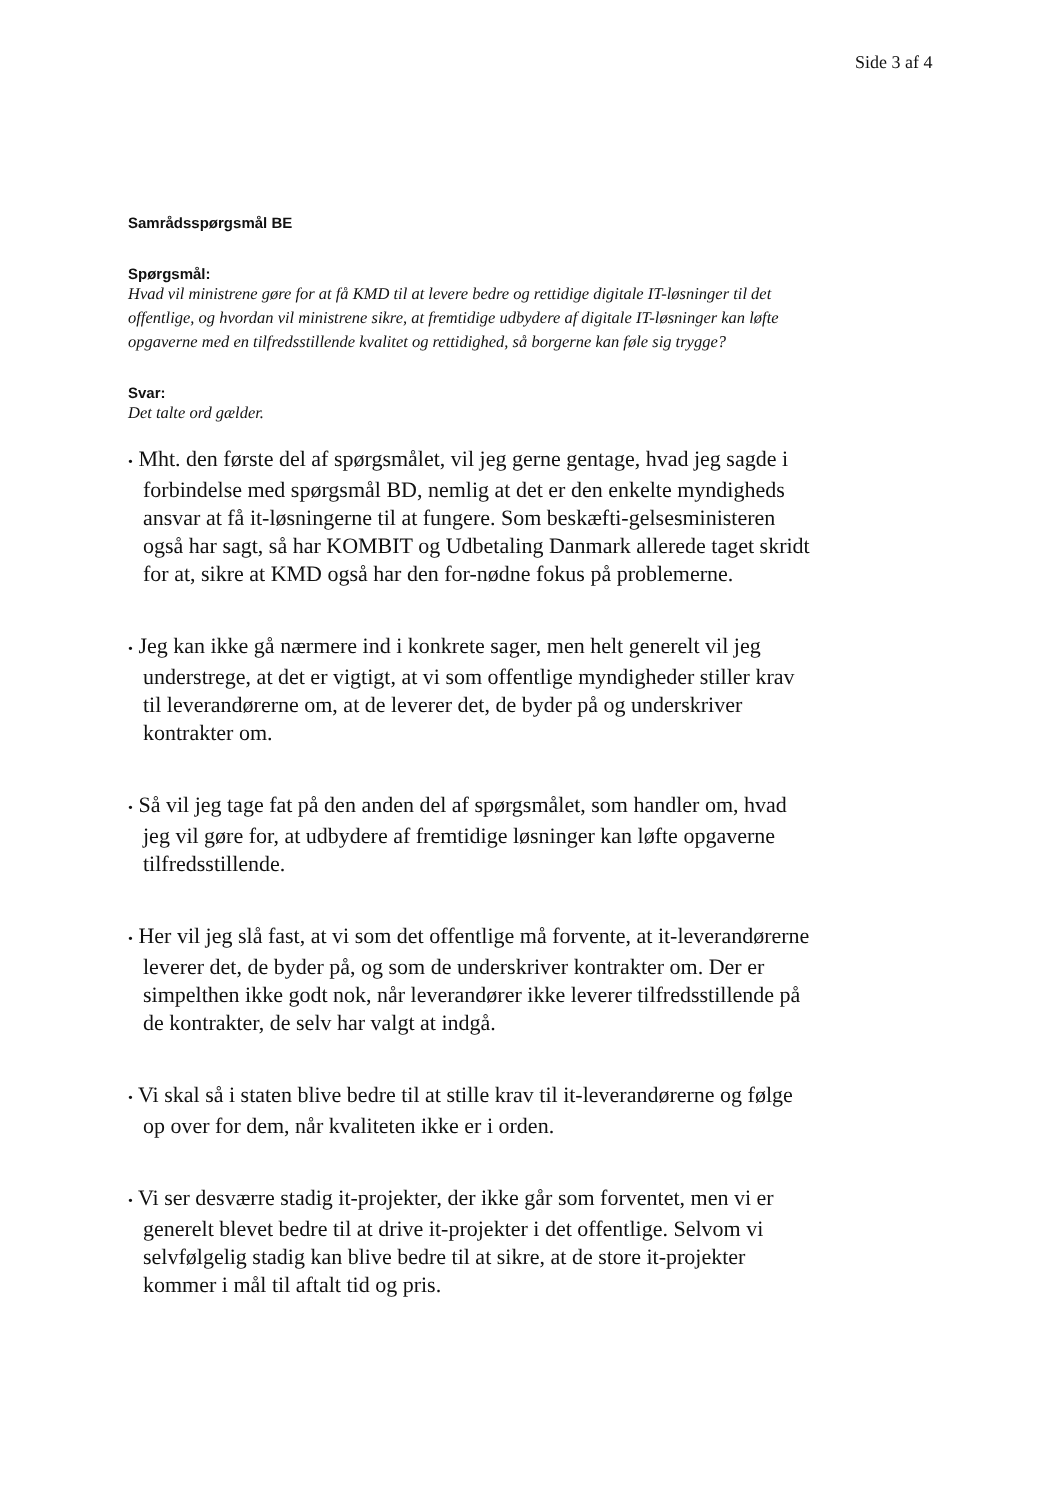Side 3 af 4
Samrådsspørgsmål BE
Spørgsmål:
Hvad vil ministrene gøre for at få KMD til at levere bedre og rettidige digitale IT-løsninger til det offentlige, og hvordan vil ministrene sikre, at fremtidige udbydere af digitale IT-løsninger kan løfte opgaverne med en tilfredsstillende kvalitet og rettidighed, så borgerne kan føle sig trygge?
Svar:
Det talte ord gælder.
• Mht. den første del af spørgsmålet, vil jeg gerne gentage, hvad jeg sagde i forbindelse med spørgsmål BD, nemlig at det er den enkelte myndigheds ansvar at få it-løsningerne til at fungere. Som beskæfti-gelsesministeren også har sagt, så har KOMBIT og Udbetaling Danmark allerede taget skridt for at, sikre at KMD også har den for-nødne fokus på problemerne.
• Jeg kan ikke gå nærmere ind i konkrete sager, men helt generelt vil jeg understrege, at det er vigtigt, at vi som offentlige myndigheder stiller krav til leverandørerne om, at de leverer det, de byder på og underskriver kontrakter om.
• Så vil jeg tage fat på den anden del af spørgsmålet, som handler om, hvad jeg vil gøre for, at udbydere af fremtidige løsninger kan løfte opgaverne tilfredsstillende.
• Her vil jeg slå fast, at vi som det offentlige må forvente, at it-leverandørerne leverer det, de byder på, og som de underskriver kontrakter om. Der er simpelthen ikke godt nok, når leverandører ikke leverer tilfredsstillende på de kontrakter, de selv har valgt at indgå.
• Vi skal så i staten blive bedre til at stille krav til it-leverandørerne og følge op over for dem, når kvaliteten ikke er i orden.
• Vi ser desværre stadig it-projekter, der ikke går som forventet, men vi er generelt blevet bedre til at drive it-projekter i det offentlige. Selvom vi selvfølgelig stadig kan blive bedre til at sikre, at de store it-projekter kommer i mål til aftalt tid og pris.